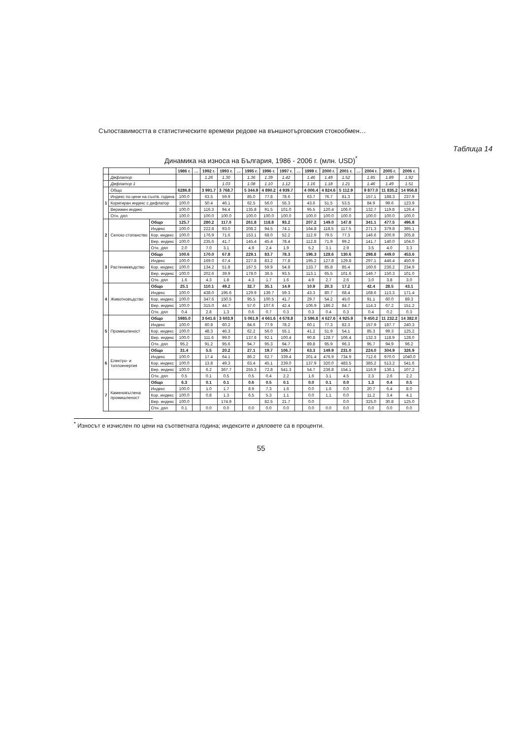Съпоставимостта в статистическите времеви редове на външнотърговския стокообмен…
Таблица 14
Динамика на износа на България, 1986 - 2006 г. (млн. USD)<sup>*</sup>
| | | | 1986 г. | … | 1992 г. | 1993 г. | … | 1995 г. | 1996 г. | 1997 г. | … | 1999 г. | 2000 г. | 2001 г. | … | 2004 г. | 2005 г. | 2006 г. |
| --- | --- | --- | --- | --- | --- | --- | --- | --- | --- | --- | --- | --- | --- | --- | --- | --- | --- | --- |
| | Дефлатор | | | | 1.26 | 1.30 | | 1.36 | 1.39 | 1.42 | | 1.46 | 1.49 | 1.52 | | 1.85 | 1.89 | 1.92 |
| | Дефлатор 1 | | | | | 1.03 | | 1.08 | 1.10 | 1.12 | | 1.16 | 1.18 | 1.21 | | 1.46 | 1.49 | 1.51 |
| 1 | Общо | | 6286.8 | | 3 991.7 | 3 768.7 | | 5 344.9 | 4 890.2 | 4 939.7 | | 4 006.4 | 4 824.6 | 5 112.9 | | 9 877.0 | 11 835.2 | 14 956.8 |
| | Индекс по цени на съотв. година | | 100.0 | | 63.5 | 59.9 | | 85.0 | 77.8 | 78.6 | | 63.7 | 76.7 | 81.3 | | 157.1 | 188.3 | 237.9 |
| | Коригиран индекс с дефлатор | | 100.0 | | 50.4 | 46.1 | | 62.5 | 56.0 | 55.3 | | 43.6 | 51.5 | 53.5 | | 84.9 | 99.6 | 123.9 |
| | Верижен индекс | | 100.0 | | 116.3 | 94.4 | | 135.8 | 91.5 | 101.0 | | 95.5 | 120.4 | 106.0 | | 132.7 | 119.8 | 126.4 |
| | Отн. дял | | 100.0 | | 100.0 | 100.0 | | 100.0 | 100.0 | 100.0 | | 100.0 | 100.0 | 100.0 | | 100.0 | 100.0 | 100.0 |
| 2 | Селско стопанство | Общо | 125.7 | | 280.2 | 117.0 | | 261.8 | 118.8 | 93.2 | | 207.2 | 149.0 | 147.8 | | 341.1 | 477.5 | 496.8 |
| | | Индекс | 100.0 | | 222.8 | 93.0 | | 208.2 | 94.5 | 74.1 | | 164.8 | 118.5 | 117.5 | | 271.3 | 379.8 | 395.1 |
| | | Кор. индекс | 100.0 | | 176.9 | 71.6 | | 153.1 | 68.0 | 52.2 | | 112.9 | 79.5 | 77.3 | | 146.6 | 200.9 | 205.8 |
| | | Вер. индекс | 100.0 | | 235.6 | 41.7 | | 145.4 | 45.4 | 78.4 | | 112.8 | 71.9 | 99.2 | | 141.7 | 140.0 | 104.0 |
| | | Отн. дял | 2.0 | | 7.0 | 3.1 | | 4.9 | 2.4 | 1.9 | | 5.2 | 3.1 | 2.9 | | 3.5 | 4.0 | 3.3 |
| 3 | Растениевъдство | Общо | 100.6 | | 170.0 | 67.8 | | 229.1 | 83.7 | 78.3 | | 196.3 | 128.6 | 130.6 | | 298.8 | 449.0 | 453.6 |
| | | Индекс | 100.0 | | 169.0 | 67.4 | | 227.8 | 83.2 | 77.8 | | 195.2 | 127.8 | 129.8 | | 297.1 | 446.4 | 450.9 |
| | | Кор. индекс | 100.0 | | 134.2 | 51.8 | | 167.5 | 59.9 | 54.8 | | 133.7 | 85.8 | 85.4 | | 160.6 | 236.2 | 234.9 |
| | | Вер. индекс | 100.0 | | 202.6 | 39.9 | | 178.0 | 36.5 | 93.5 | | 113.1 | 65.5 | 101.6 | | 146.7 | 150.3 | 101.0 |
| | | Отн. дял | 1.6 | | 4.3 | 1.8 | | 4.3 | 1.7 | 1.6 | | 4.9 | 2.7 | 2.6 | | 3.0 | 3.8 | 3.0 |
| 4 | Животновъдство | Общо | 25.1 | | 110.1 | 49.2 | | 32.7 | 35.1 | 14.9 | | 10.9 | 20.3 | 17.2 | | 42.4 | 28.5 | 43.1 |
| | | Индекс | 100.0 | | 438.0 | 195.6 | | 129.9 | 139.7 | 59.3 | | 43.3 | 80.7 | 68.4 | | 168.6 | 113.3 | 171.4 |
| | | Кор. индекс | 100.0 | | 347.6 | 150.5 | | 95.5 | 100.5 | 41.7 | | 29.7 | 54.2 | 45.0 | | 91.1 | 60.0 | 89.3 |
| | | Вер. индекс | 100.0 | | 315.0 | 44.7 | | 57.0 | 107.6 | 42.4 | | 106.9 | 186.2 | 84.7 | | 114.3 | 67.2 | 151.2 |
| | | Отн. дял | 0.4 | | 2.8 | 1.3 | | 0.6 | 0.7 | 0.3 | | 0.3 | 0.4 | 0.3 | | 0.4 | 0.2 | 0.3 |
| 5 | Промишленост | Общо | 5985.0 | | 3 641.6 | 3 603.9 | | 5 061.9 | 4 661.6 | 4 678.8 | | 3 596.8 | 4 627.6 | 4 925.9 | | 9 450.2 | 11 232.2 | 14 382.0 |
| | | Индекс | 100.0 | | 60.8 | 60.2 | | 84.6 | 77.9 | 78.2 | | 60.1 | 77.3 | 82.3 | | 157.9 | 187.7 | 240.3 |
| | | Кор. индекс | 100.0 | | 48.3 | 46.3 | | 62.2 | 56.0 | 55.1 | | 41.2 | 51.9 | 54.1 | | 85.3 | 99.3 | 125.2 |
| | | Вер. индекс | 100.0 | | 111.6 | 99.0 | | 137.6 | 92.1 | 100.4 | | 90.8 | 128.7 | 106.4 | | 132.3 | 118.9 | 128.0 |
| | | Отн. дял | 95.2 | | 91.2 | 95.6 | | 94.7 | 95.3 | 94.7 | | 89.8 | 95.9 | 96.3 | | 95.7 | 94.9 | 96.2 |
| 6 | Електро- и топлоенергия | Общо | 31.4 | | 5.5 | 20.2 | | 27.1 | 19.7 | 106.7 | | 63.3 | 149.9 | 231.0 | | 224.0 | 304.9 | 326.9 |
| | | Индекс | 100.0 | | 17.4 | 64.1 | | 86.2 | 62.7 | 339.4 | | 201.4 | 476.9 | 734.9 | | 712.6 | 970.0 | 1040.0 |
| | | Кор. индекс | 100.0 | | 13.8 | 49.3 | | 63.4 | 45.1 | 239.0 | | 137.9 | 320.0 | 483.5 | | 385.2 | 513.2 | 541.6 |
| | | Вер. индекс | 100.0 | | 6.2 | 367.7 | | 255.3 | 72.8 | 541.3 | | 54.7 | 236.8 | 154.1 | | 116.9 | 136.1 | 107.2 |
| | | Отн. дял | 0.5 | | 0.1 | 0.5 | | 0.5 | 0.4 | 2.2 | | 1.6 | 3.1 | 4.5 | | 2.3 | 2.6 | 2.2 |
| 7 | Каменовъглена промишленост | Общо | 6.3 | | 0.1 | 0.1 | | 0.6 | 0.5 | 0.1 | | 0.0 | 0.1 | 0.0 | | 1.3 | 0.4 | 0.5 |
| | | Индекс | 100.0 | | 1.0 | 1.7 | | 8.9 | 7.3 | 1.6 | | 0.0 | 1.6 | 0.0 | | 20.7 | 6.4 | 8.0 |
| | | Кор. индекс | 100.0 | | 0.8 | 1.3 | | 6.5 | 5.3 | 1.1 | | 0.0 | 1.1 | 0.0 | | 11.2 | 3.4 | 4.1 |
| | | Вер. индекс | 100.0 | | | 174.9 | | | 82.5 | 21.7 | | 0.0 | | 0.0 | | 325.0 | 30.8 | 125.0 |
| | | Отн. дял | 0.1 | | 0.0 | 0.0 | | 0.0 | 0.0 | 0.0 | | 0.0 | 0.0 | 0.0 | | 0.0 | 0.0 | 0.0 |
<sup>*</sup> Износът е изчислен по цени на съответната година; индексите и дяловете са в проценти.
55